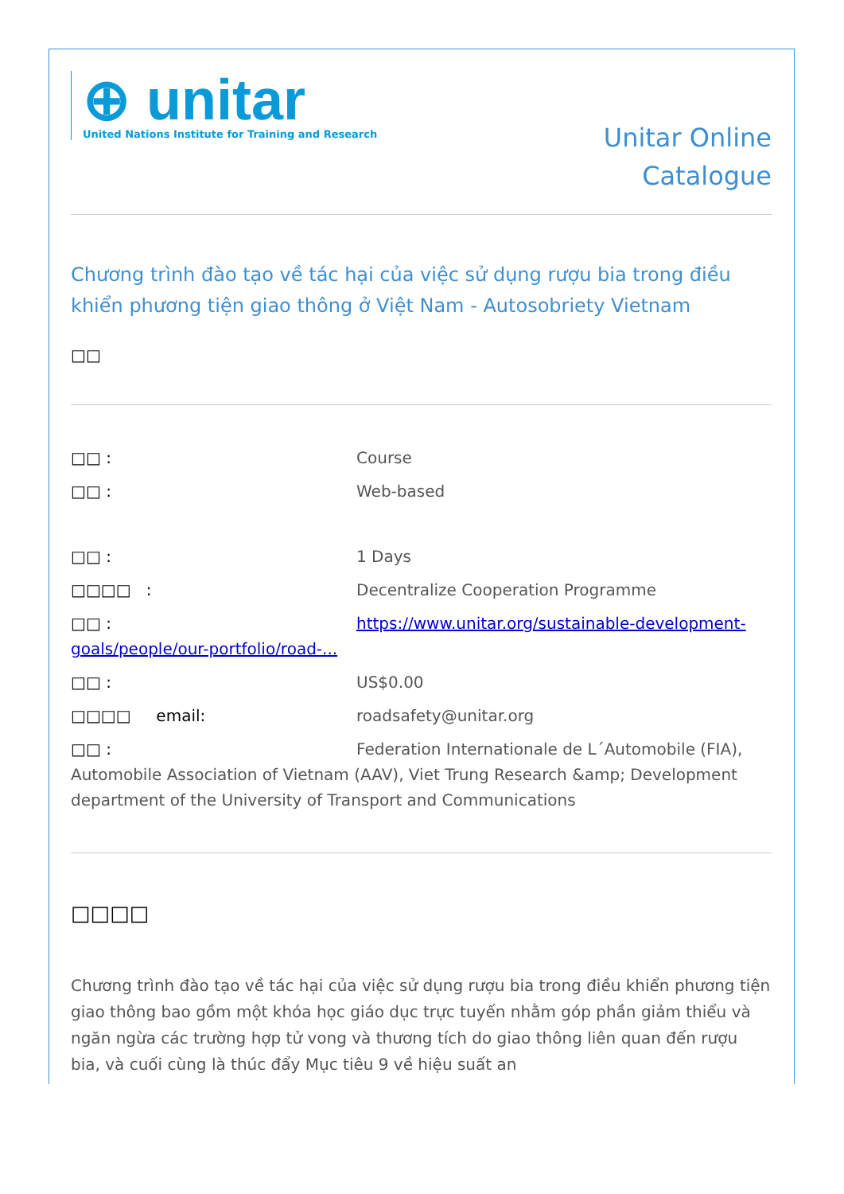⊕ unitar
United Nations Institute for Training and Research
Unitar Online
Catalogue
Chương trình đào tạo về tác hại của việc sử dụng rượu bia trong điều khiển phương tiện giao thông ở Việt Nam - Autosobriety Vietnam
□□
□□ : Course
□□ : Web-based
□□ : 1 Days
□□□□ : Decentralize Cooperation Programme
□□ : https://www.unitar.org/sustainable-development-goals/people/our-portfolio/road-...
□□ : US$0.00
□□□□ email: roadsafety@unitar.org
□□ : Federation Internationale de L´Automobile (FIA), Automobile Association of Vietnam (AAV), Viet Trung Research &amp; Development department of the University of Transport and Communications
□□□□
Chương trình đào tạo về tác hại của việc sử dụng rượu bia trong điều khiển phương tiện giao thông bao gồm một khóa học giáo dục trực tuyến nhằm góp phần giảm thiểu và ngăn ngừa các trường hợp tử vong và thương tích do giao thông liên quan đến rượu bia, và cuối cùng là thúc đẩy Mục tiêu 9 về hiệu suất an